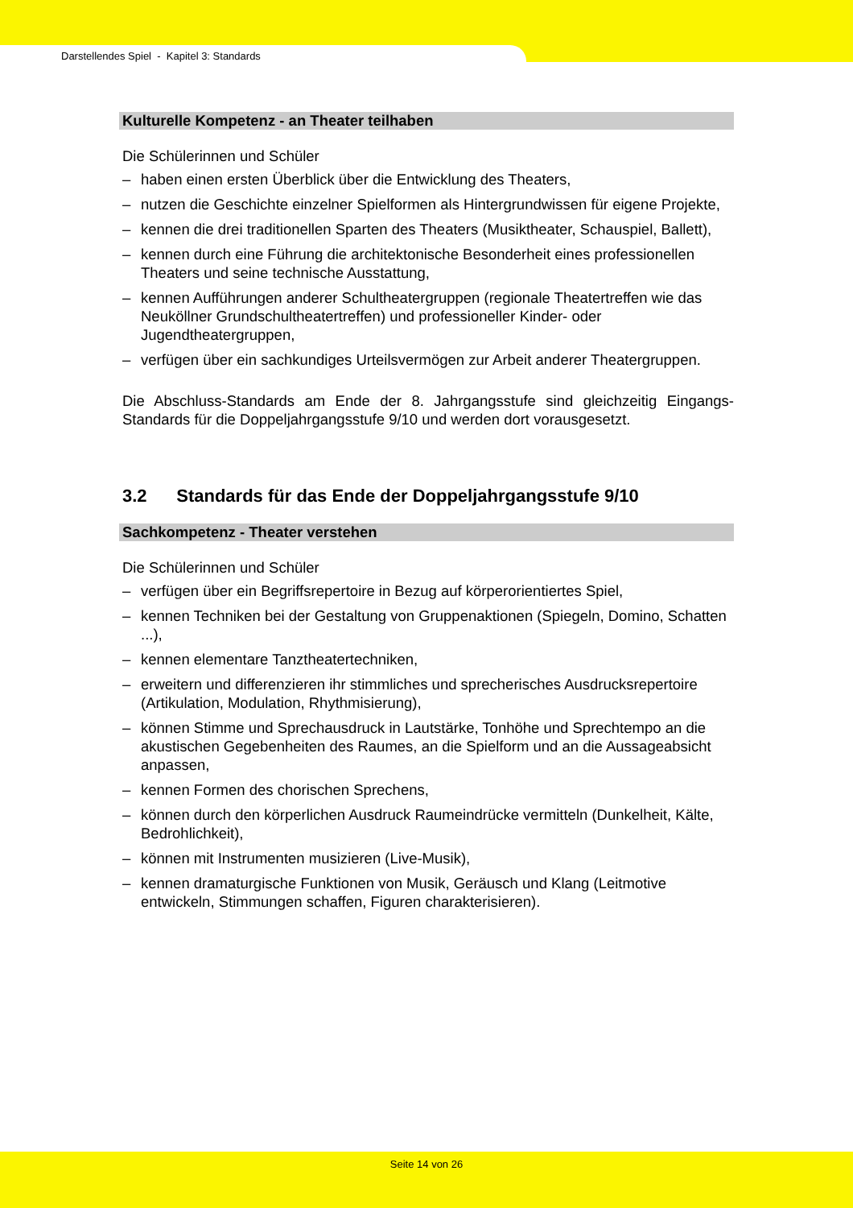Darstellendes Spiel - Kapitel 3: Standards
Kulturelle Kompetenz - an Theater teilhaben
Die Schülerinnen und Schüler
– haben einen ersten Überblick über die Entwicklung des Theaters,
– nutzen die Geschichte einzelner Spielformen als Hintergrundwissen für eigene Projekte,
– kennen die drei traditionellen Sparten des Theaters (Musiktheater, Schauspiel, Ballett),
– kennen durch eine Führung die architektonische Besonderheit eines professionellen Theaters und seine technische Ausstattung,
– kennen Aufführungen anderer Schultheatergruppen (regionale Theatertreffen wie das Neuköllner Grundschultheatertreffen) und professioneller Kinder- oder Jugendtheatergruppen,
– verfügen über ein sachkundiges Urteilsvermögen zur Arbeit anderer Theatergruppen.
Die Abschluss-Standards am Ende der 8. Jahrgangsstufe sind gleichzeitig Eingangs-Standards für die Doppeljahrgangsstufe 9/10 und werden dort vorausgesetzt.
3.2 Standards für das Ende der Doppeljahrgangsstufe 9/10
Sachkompetenz - Theater verstehen
Die Schülerinnen und Schüler
– verfügen über ein Begriffsrepertoire in Bezug auf körperorientiertes Spiel,
– kennen Techniken bei der Gestaltung von Gruppenaktionen (Spiegeln, Domino, Schatten ...),
– kennen elementare Tanztheatertechniken,
– erweitern und differenzieren ihr stimmliches und sprecherisches Ausdrucksrepertoire (Artikulation, Modulation, Rhythmisierung),
– können Stimme und Sprechausdruck in Lautstärke, Tonhöhe und Sprechtempo an die akustischen Gegebenheiten des Raumes, an die Spielform und an die Aussageabsicht anpassen,
– kennen Formen des chorischen Sprechens,
– können durch den körperlichen Ausdruck Raumeindrücke vermitteln (Dunkelheit, Kälte, Bedrohlichkeit),
– können mit Instrumenten musizieren (Live-Musik),
– kennen dramaturgische Funktionen von Musik, Geräusch und Klang (Leitmotive entwickeln, Stimmungen schaffen, Figuren charakterisieren).
Seite 14 von 26